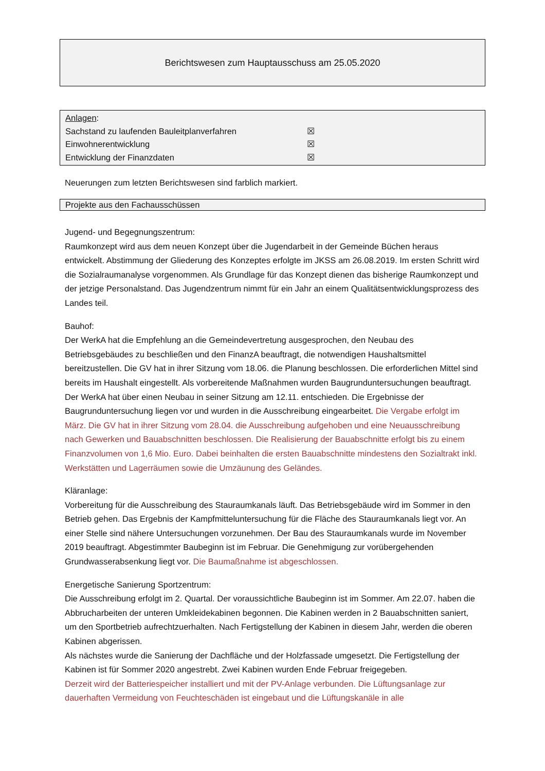Berichtswesen zum Hauptausschuss am 25.05.2020
Anlagen:
Sachstand zu laufenden Bauleitplanverfahren ☒
Einwohnerentwicklung ☒
Entwicklung der Finanzdaten ☒
Neuerungen zum letzten Berichtswesen sind farblich markiert.
Projekte aus den Fachausschüssen
Jugend- und Begegnungszentrum:
Raumkonzept wird aus dem neuen Konzept über die Jugendarbeit in der Gemeinde Büchen heraus entwickelt. Abstimmung der Gliederung des Konzeptes erfolgte im JKSS am 26.08.2019. Im ersten Schritt wird die Sozialraumanalyse vorgenommen. Als Grundlage für das Konzept dienen das bisherige Raumkonzept und der jetzige Personalstand. Das Jugendzentrum nimmt für ein Jahr an einem Qualitätsentwicklungsprozess des Landes teil.
Bauhof:
Der WerkA hat die Empfehlung an die Gemeindevertretung ausgesprochen, den Neubau des Betriebsgebäudes zu beschließen und den FinanzA beauftragt, die notwendigen Haushaltsmittel bereitzustellen. Die GV hat in ihrer Sitzung vom 18.06. die Planung beschlossen. Die erforderlichen Mittel sind bereits im Haushalt eingestellt. Als vorbereitende Maßnahmen wurden Baugrunduntersuchungen beauftragt. Der WerkA hat über einen Neubau in seiner Sitzung am 12.11. entschieden. Die Ergebnisse der Baugrunduntersuchung liegen vor und wurden in die Ausschreibung eingearbeitet. Die Vergabe erfolgt im März. Die GV hat in ihrer Sitzung vom 28.04. die Ausschreibung aufgehoben und eine Neuausschreibung nach Gewerken und Bauabschnitten beschlossen. Die Realisierung der Bauabschnitte erfolgt bis zu einem Finanzvolumen von 1,6 Mio. Euro. Dabei beinhalten die ersten Bauabschnitte mindestens den Sozialtrakt inkl. Werkstätten und Lagerräumen sowie die Umzäunung des Geländes.
Kläranlage:
Vorbereitung für die Ausschreibung des Stauraumkanals läuft. Das Betriebsgebäude wird im Sommer in den Betrieb gehen. Das Ergebnis der Kampfmitteluntersuchung für die Fläche des Stauraumkanals liegt vor. An einer Stelle sind nähere Untersuchungen vorzunehmen. Der Bau des Stauraumkanals wurde im November 2019 beauftragt. Abgestimmter Baubeginn ist im Februar. Die Genehmigung zur vorübergehenden Grundwasserabsenkung liegt vor. Die Baumaßnahme ist abgeschlossen.
Energetische Sanierung Sportzentrum:
Die Ausschreibung erfolgt im 2. Quartal. Der voraussichtliche Baubeginn ist im Sommer. Am 22.07. haben die Abbrucharbeiten der unteren Umkleidekabinen begonnen. Die Kabinen werden in 2 Bauabschnitten saniert, um den Sportbetrieb aufrechtzuerhalten. Nach Fertigstellung der Kabinen in diesem Jahr, werden die oberen Kabinen abgerissen.
Als nächstes wurde die Sanierung der Dachfläche und der Holzfassade umgesetzt. Die Fertigstellung der Kabinen ist für Sommer 2020 angestrebt. Zwei Kabinen wurden Ende Februar freigegeben.
Derzeit wird der Batteriespeicher installiert und mit der PV-Anlage verbunden. Die Lüftungsanlage zur dauerhaften Vermeidung von Feuchteschäden ist eingebaut und die Lüftungskanäle in alle